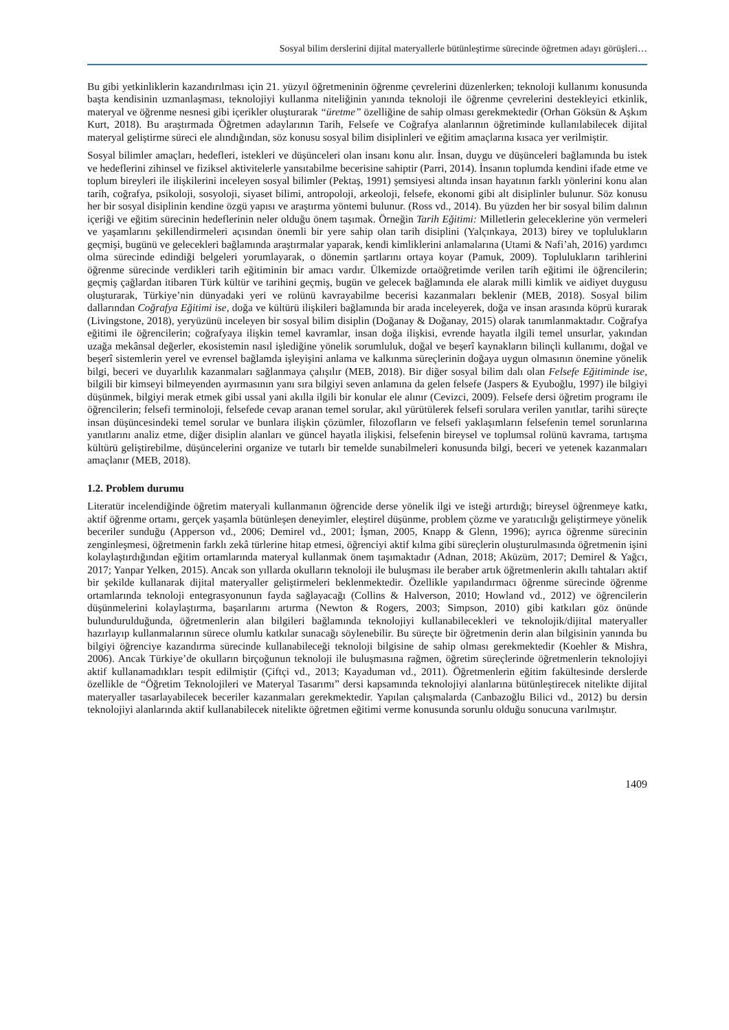Sosyal bilim derslerini dijital materyallerle bütünleştirme sürecinde öğretmen adayı görüşleri…
Bu gibi yetkinliklerin kazandırılması için 21. yüzyıl öğretmeninin öğrenme çevrelerini düzenlerken; teknoloji kullanımı konusunda başta kendisinin uzmanlaşması, teknolojiyi kullanma niteliğinin yanında teknoloji ile öğrenme çevrelerini destekleyici etkinlik, materyal ve öğrenme nesnesi gibi içerikler oluşturarak “üretme” özelliğine de sahip olması gerekmektedir (Orhan Göksün & Aşkım Kurt, 2018). Bu araştırmada Öğretmen adaylarının Tarih, Felsefe ve Coğrafya alanlarının öğretiminde kullanılabilecek dijital materyal geliştirme süreci ele alındığından, söz konusu sosyal bilim disiplinleri ve eğitim amaçlarına kısaca yer verilmiştir.
Sosyal bilimler amaçları, hedefleri, istekleri ve düşünceleri olan insanı konu alır. İnsan, duygu ve düşünceleri bağlamında bu istek ve hedeflerini zihinsel ve fiziksel aktivitelerle yansıtabilme becerisine sahiptir (Parri, 2014). İnsanın toplumda kendini ifade etme ve toplum bireyleri ile ilişkilerini inceleyen sosyal bilimler (Pektaş, 1991) şemsiyesi altında insan hayatının farklı yönlerini konu alan tarih, coğrafya, psikoloji, sosyoloji, siyaset bilimi, antropoloji, arkeoloji, felsefe, ekonomi gibi alt disiplinler bulunur. Söz konusu her bir sosyal disiplinin kendine özgü yapısı ve araştırma yöntemi bulunur. (Ross vd., 2014). Bu yüzden her bir sosyal bilim dalının içeriği ve eğitim sürecinin hedeflerinin neler olduğu önem taşımak. Örneğin Tarih Eğitimi: Milletlerin geleceklerine yön vermeleri ve yaşamlarını şekillendirmeleri açısından önemli bir yere sahip olan tarih disiplini (Yalçınkaya, 2013) birey ve toplulukların geçmişi, bugünü ve gelecekleri bağlamında araştırmalar yaparak, kendi kimliklerini anlamalarına (Utami & Nafi’ah, 2016) yardımcı olma sürecinde edindiği belgeleri yorumlayarak, o dönemin şartlarını ortaya koyar (Pamuk, 2009). Toplulukların tarihlerini öğrenme sürecinde verdikleri tarih eğitiminin bir amacı vardır. Ülkemizde ortaöğretimde verilen tarih eğitimi ile öğrencilerin; geçmiş çağlardan itibaren Türk kültür ve tarihini geçmiş, bugün ve gelecek bağlamında ele alarak milli kimlik ve aidiyet duygusu oluşturarak, Türkiye’nin dünyadaki yeri ve rolünü kavrayabilme becerisi kazanmaları beklenir (MEB, 2018). Sosyal bilim dallarından Coğrafya Eğitimi ise, doğa ve kültürü ilişkileri bağlamında bir arada inceleyerek, doğa ve insan arasında köprü kurarak (Livingstone, 2018), yeryüzünü inceleyen bir sosyal bilim disiplin (Doğanay & Doğanay, 2015) olarak tanımlanmaktadır. Coğrafya eğitimi ile öğrencilerin; coğrafyaya ilişkin temel kavramlar, insan doğa ilişkisi, evrende hayatla ilgili temel unsurlar, yakından uzağa mekânsal değerler, ekosistemin nasıl işlediğine yönelik sorumluluk, doğal ve beşerî kaynakların bilinçli kullanımı, doğal ve beşerî sistemlerin yerel ve evrensel bağlamda işleyişini anlama ve kalkınma süreçlerinin doğaya uygun olmasının önemine yönelik bilgi, beceri ve duyarlılık kazanmaları sağlanmaya çalışılır (MEB, 2018). Bir diğer sosyal bilim dalı olan Felsefe Eğitiminde ise, bilgili bir kimseyi bilmeyenden ayırmasının yanı sıra bilgiyi seven anlamına da gelen felsefe (Jaspers & Eyuboğlu, 1997) ile bilgiyi düşünmek, bilgiyi merak etmek gibi ussal yani akılla ilgili bir konular ele alınır (Cevizci, 2009). Felsefe dersi öğretim programı ile öğrencilerin; felsefi terminoloji, felsefede cevap aranan temel sorular, akıl yürütülerek felsefi sorulara verilen yanıtlar, tarihi süreçte insan düşüncesindeki temel sorular ve bunlara ilişkin çözümler, filozofların ve felsefi yaklaşımların felsefenin temel sorunlarına yanıtlarını analiz etme, diğer disiplin alanları ve güncel hayatla ilişkisi, felsefenin bireysel ve toplumsal rolünü kavrama, tartışma kültürü geliştirebilme, düşüncelerini organize ve tutarlı bir temelde sunabilmeleri konusunda bilgi, beceri ve yetenek kazanmaları amaçlanır (MEB, 2018).
1.2. Problem durumu
Literatür incelendiğinde öğretim materyali kullanmanın öğrencide derse yönelik ilgi ve isteği artırdığı; bireysel öğrenmeye katkı, aktif öğrenme ortamı, gerçek yaşamla bütünleşen deneyimler, eleştirel düşünme, problem çözme ve yaratıcılığı geliştirmeye yönelik beceriler sunduğu (Apperson vd., 2006; Demirel vd., 2001; İşman, 2005, Knapp & Glenn, 1996); ayrıca öğrenme sürecinin zenginleşmesi, öğretmenin farklı zekâ türlerine hitap etmesi, öğrenciyi aktif kılma gibi süreçlerin oluşturulmasında öğretmenin işini kolaylaştırdığından eğitim ortamlarında materyal kullanmak önem taşımaktadır (Adnan, 2018; Aküzüm, 2017; Demirel & Yağcı, 2017; Yanpar Yelken, 2015). Ancak son yıllarda okulların teknoloji ile buluşması ile beraber artık öğretmenlerin akıllı tahtaları aktif bir şekilde kullanarak dijital materyaller geliştirmeleri beklenmektedir. Özellikle yapılandırmacı öğrenme sürecinde öğrenme ortamlarında teknoloji entegrasyonunun fayda sağlayacağı (Collins & Halverson, 2010; Howland vd., 2012) ve öğrencilerin düşünmelerini kolaylaştırma, başarılarını artırma (Newton & Rogers, 2003; Simpson, 2010) gibi katkıları göz önünde bulundurulduğunda, öğretmenlerin alan bilgileri bağlamında teknolojiyi kullanabilecekleri ve teknolojik/dijital materyaller hazırlayıp kullanmalarının sürece olumlu katkılar sunacağı söylenebilir. Bu süreçte bir öğretmenin derin alan bilgisinin yanında bu bilgiyi öğrenciye kazandırma sürecinde kullanabileceği teknoloji bilgisine de sahip olması gerekmektedir (Koehler & Mishra, 2006). Ancak Türkiye’de okulların birçoğunun teknoloji ile buluşmasına rağmen, öğretim süreçlerinde öğretmenlerin teknolojiyi aktif kullanamadıkları tespit edilmiştir (Çiftçi vd., 2013; Kayaduman vd., 2011). Öğretmenlerin eğitim fakültesinde derslerde özellikle de “Öğretim Teknolojileri ve Materyal Tasarımı” dersi kapsamında teknolojiyi alanlarına bütünleştirecek nitelikte dijital materyaller tasarlayabilecek beceriler kazanmaları gerekmektedir. Yapılan çalışmalarda (Canbazoğlu Bilici vd., 2012) bu dersin teknolojiyi alanlarında aktif kullanabilecek nitelikte öğretmen eğitimi verme konusunda sorunlu olduğu sonucuna varılmıştır.
1409